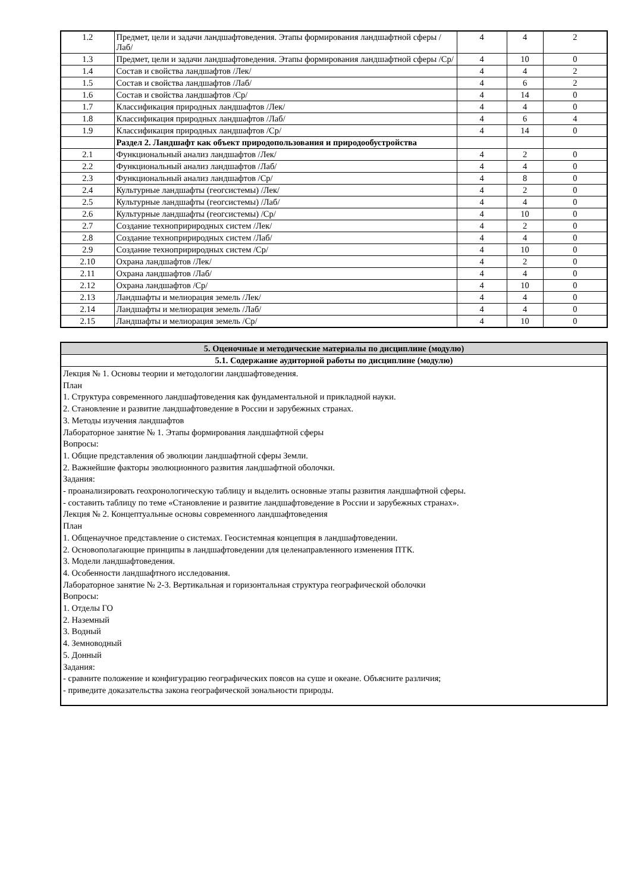| 1.2 | Предмет, цели и задачи ландшафтоведения. Этапы формирования ландшафтной сферы /Лаб/ | 4 | 4 | 2 |
| 1.3 | Предмет, цели и задачи ландшафтоведения. Этапы формирования ландшафтной сферы /Ср/ | 4 | 10 | 0 |
| 1.4 | Состав и свойства ландшафтов /Лек/ | 4 | 4 | 2 |
| 1.5 | Состав и свойства ландшафтов /Лаб/ | 4 | 6 | 2 |
| 1.6 | Состав и свойства ландшафтов /Ср/ | 4 | 14 | 0 |
| 1.7 | Классификация природных ландшафтов /Лек/ | 4 | 4 | 0 |
| 1.8 | Классификация природных ландшафтов /Лаб/ | 4 | 6 | 4 |
| 1.9 | Классификация природных ландшафтов /Ср/ | 4 | 14 | 0 |
| | Раздел 2. Ландшафт как объект природопользования и природообустройства | | | |
| 2.1 | Функциональный анализ ландшафтов /Лек/ | 4 | 2 | 0 |
| 2.2 | Функциональный анализ ландшафтов /Лаб/ | 4 | 4 | 0 |
| 2.3 | Функциональный анализ ландшафтов /Ср/ | 4 | 8 | 0 |
| 2.4 | Культурные ландшафты (геогсистемы) /Лек/ | 4 | 2 | 0 |
| 2.5 | Культурные ландшафты (геогсистемы) /Лаб/ | 4 | 4 | 0 |
| 2.6 | Культурные ландшафты (геогсистемы) /Ср/ | 4 | 10 | 0 |
| 2.7 | Создание технопририродных систем /Лек/ | 4 | 2 | 0 |
| 2.8 | Создание технопририродных систем /Лаб/ | 4 | 4 | 0 |
| 2.9 | Создание технопририродных систем /Ср/ | 4 | 10 | 0 |
| 2.10 | Охрана ландшафтов /Лек/ | 4 | 2 | 0 |
| 2.11 | Охрана ландшафтов /Лаб/ | 4 | 4 | 0 |
| 2.12 | Охрана ландшафтов /Ср/ | 4 | 10 | 0 |
| 2.13 | Ландшафты и мелиорация земель /Лек/ | 4 | 4 | 0 |
| 2.14 | Ландшафты и мелиорация земель /Лаб/ | 4 | 4 | 0 |
| 2.15 | Ландшафты и мелиорация земель /Ср/ | 4 | 10 | 0 |
| 5. Оценочные и методические материалы по дисциплине (модулю) |
| --- |
| 5.1. Содержание аудиторной работы по дисциплине (модулю) |
| Лекция № 1. Основы теории и методологии ландшафтоведения. План 1. Структура современного ландшафтоведения как фундаментальной и прикладной науки. 2. Становление и развитие ландшафтоведение в России и зарубежных странах. 3. Методы изучения ландшафтов Лабораторное занятие № 1. Этапы формирования ландшафтной сферы Вопросы: 1. Общие представления об эволюции ландшафтной сферы Земли. 2. Важнейшие факторы эволюционного развития ландшафтной оболочки. Задания: - проанализировать геохронологическую таблицу и выделить основные этапы развития ландшафтной сферы. - составить таблицу по теме «Становление и развитие ландшафтоведение в России и зарубежных странах». Лекция № 2. Концептуальные основы современного ландшафтоведения План 1. Общенаучное представление о системах. Геосистемная концепция в ландшафтоведении. 2. Основополагающие принципы в ландшафтоведении для целенаправленного изменения ПТК. 3. Модели ландшафтоведения. 4. Особенности ландшафтного исследования. Лабораторное занятие № 2-3. Вертикальная и горизонтальная структура географической оболочки Вопросы: 1. Отделы ГО 2. Наземный 3. Водный 4. Земноводный 5. Донный Задания: - сравните положение и конфигурацию географических поясов на суше и океане. Объясните различия; - приведите доказательства закона географической зональности природы. |